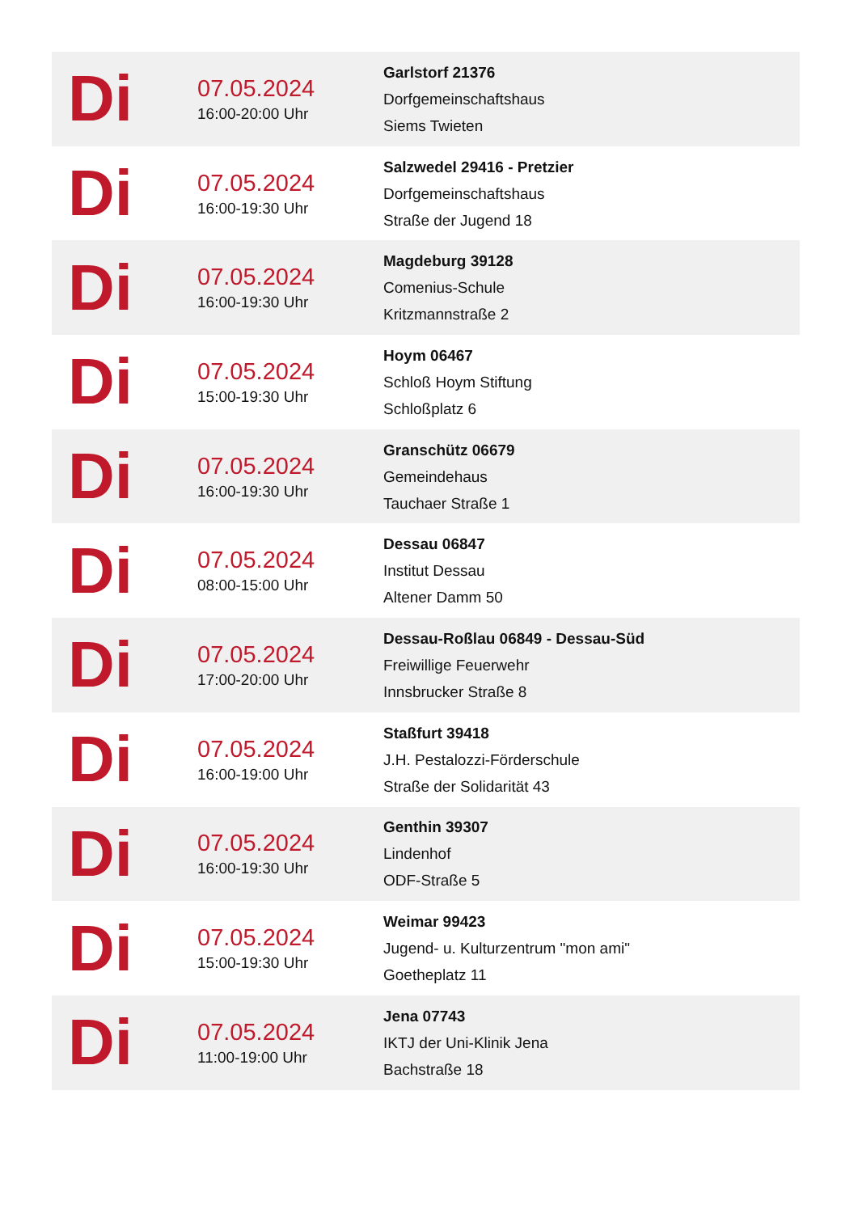| Di | 07.05.2024 16:00-20:00 Uhr | Garlstorf 21376 Dorfgemeinschaftshaus Siems Twieten |
| Di | 07.05.2024 16:00-19:30 Uhr | Salzwedel 29416 - Pretzier Dorfgemeinschaftshaus Straße der Jugend 18 |
| Di | 07.05.2024 16:00-19:30 Uhr | Magdeburg 39128 Comenius-Schule Kritzmannstraße 2 |
| Di | 07.05.2024 15:00-19:30 Uhr | Hoym 06467 Schloß Hoym Stiftung Schloßplatz 6 |
| Di | 07.05.2024 16:00-19:30 Uhr | Granschütz 06679 Gemeindehaus Tauchaer Straße 1 |
| Di | 07.05.2024 08:00-15:00 Uhr | Dessau 06847 Institut Dessau Altener Damm 50 |
| Di | 07.05.2024 17:00-20:00 Uhr | Dessau-Roßlau 06849 - Dessau-Süd Freiwillige Feuerwehr Innsbrucker Straße 8 |
| Di | 07.05.2024 16:00-19:00 Uhr | Staßfurt 39418 J.H. Pestalozzi-Förderschule Straße der Solidarität 43 |
| Di | 07.05.2024 16:00-19:30 Uhr | Genthin 39307 Lindenhof ODF-Straße 5 |
| Di | 07.05.2024 15:00-19:30 Uhr | Weimar 99423 Jugend- u. Kulturzentrum "mon ami" Goetheplatz 11 |
| Di | 07.05.2024 11:00-19:00 Uhr | Jena 07743 IKTJ der Uni-Klinik Jena Bachstraße 18 |